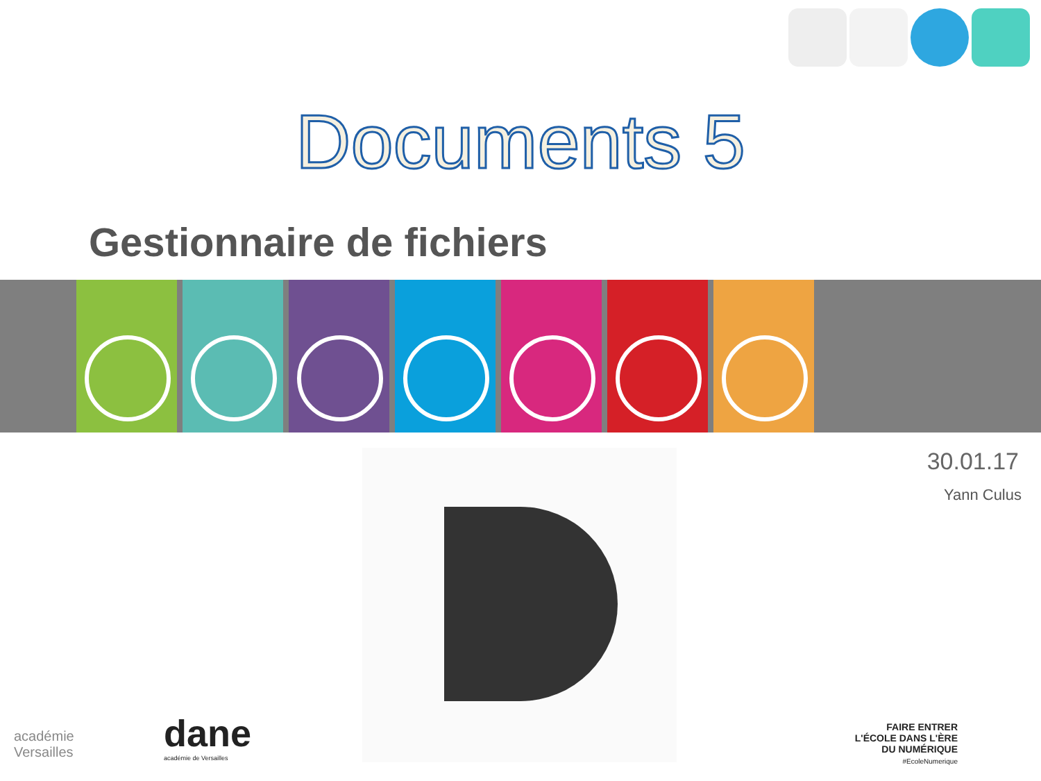Documents 5
Gestionnaire de fichiers
30.01.17
Yann Culus
académie
Versailles
dane
académie de Versailles
FAIRE ENTRER
L'ÉCOLE DANS L'ÈRE
DU NUMÉRIQUE
#EcoleNumerique